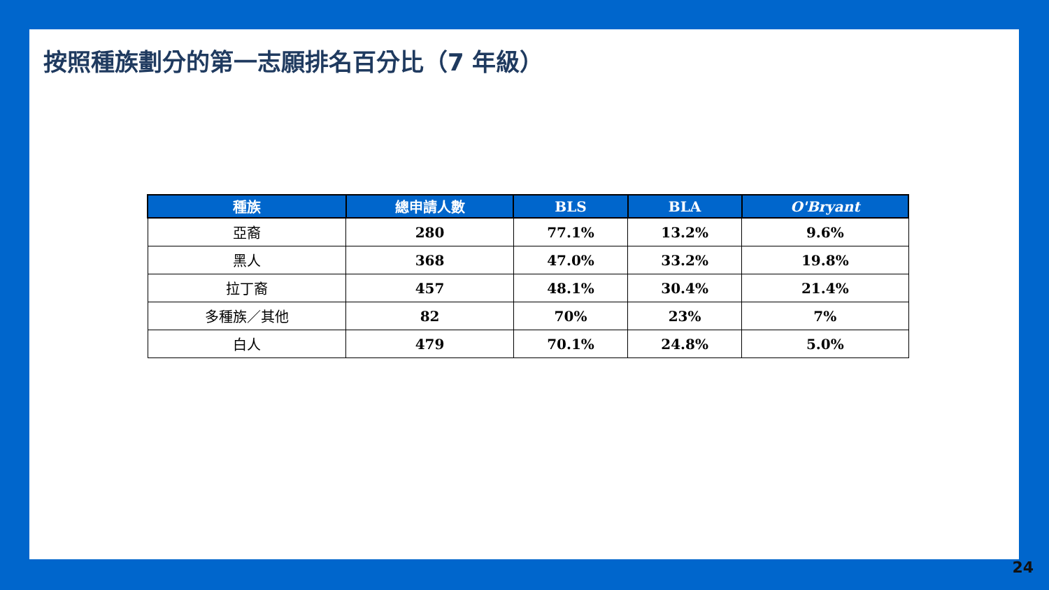按照種族劃分的第一志願排名百分比（7 年級）
| 種族 | 總申請人數 | BLS | BLA | O'Bryant |
| --- | --- | --- | --- | --- |
| 亞裔 | 280 | 77.1% | 13.2% | 9.6% |
| 黑人 | 368 | 47.0% | 33.2% | 19.8% |
| 拉丁裔 | 457 | 48.1% | 30.4% | 21.4% |
| 多種族／其他 | 82 | 70% | 23% | 7% |
| 白人 | 479 | 70.1% | 24.8% | 5.0% |
24